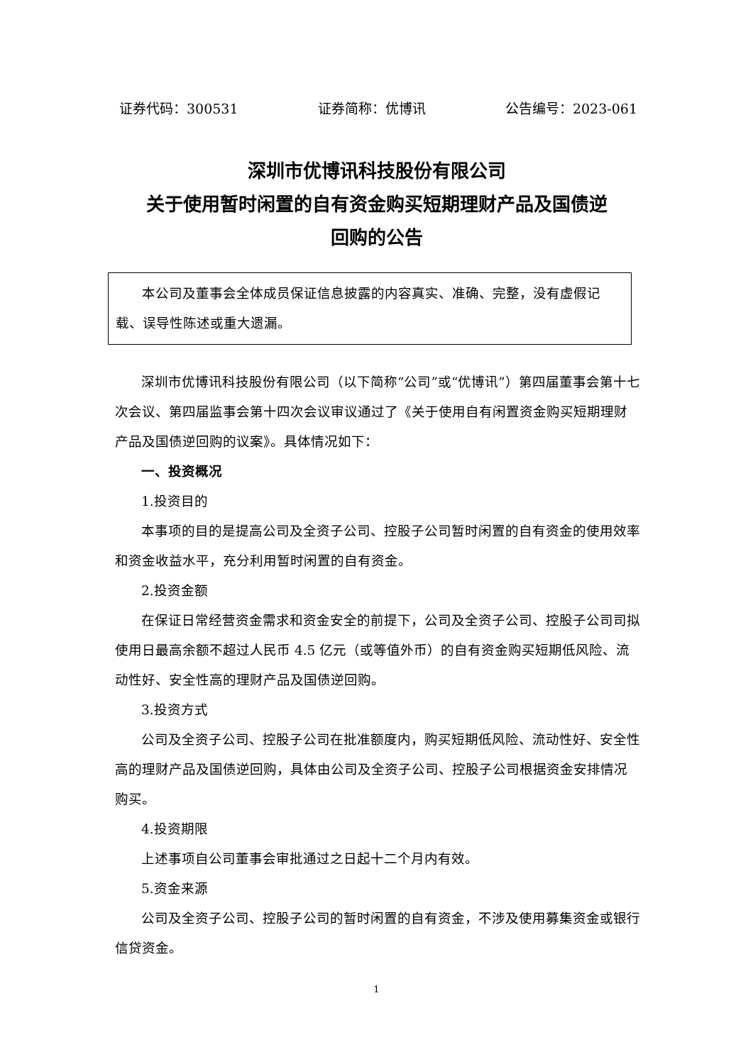证券代码：300531 证券简称：优博讯 公告编号：2023-061
深圳市优博讯科技股份有限公司
关于使用暂时闲置的自有资金购买短期理财产品及国债逆
回购的公告
本公司及董事会全体成员保证信息披露的内容真实、准确、完整，没有虚假记载、误导性陈述或重大遗漏。
深圳市优博讯科技股份有限公司（以下简称“公司”或“优博讯”）第四届董事会第十七次会议、第四届监事会第十四次会议审议通过了《关于使用自有闲置资金购买短期理财产品及国债逆回购的议案》。具体情况如下：
一、投资概况
1.投资目的
本事项的目的是提高公司及全资子公司、控股子公司暂时闲置的自有资金的使用效率和资金收益水平，充分利用暂时闲置的自有资金。
2.投资金额
在保证日常经营资金需求和资金安全的前提下，公司及全资子公司、控股子公司司拟使用日最高余额不超过人民币 4.5 亿元（或等值外币）的自有资金购买短期低风险、流动性好、安全性高的理财产品及国债逆回购。
3.投资方式
公司及全资子公司、控股子公司在批准额度内，购买短期低风险、流动性好、安全性高的理财产品及国债逆回购，具体由公司及全资子公司、控股子公司根据资金安排情况购买。
4.投资期限
上述事项自公司董事会审批通过之日起十二个月内有效。
5.资金来源
公司及全资子公司、控股子公司的暂时闲置的自有资金，不涉及使用募集资金或银行信贷资金。
1